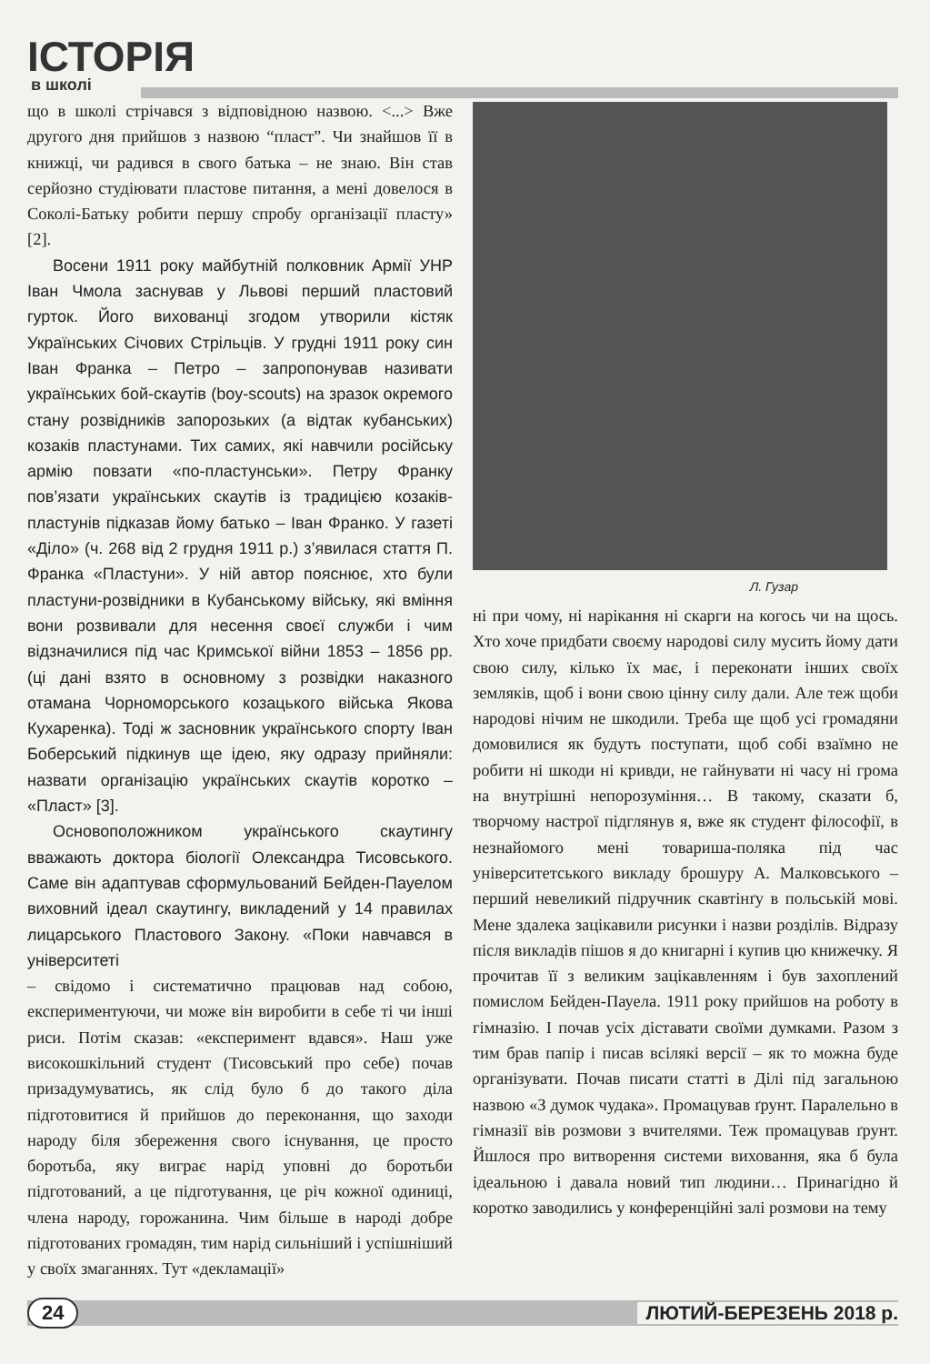ІСТОРІЯ
в школі
що в школі стрічався з відповідною назвою. <...> Вже другого дня прийшов з назвою “пласт”. Чи знайшов її в книжці, чи радився в свого батька – не знаю. Він став серйозно студіювати пластове питання, а мені довелося в Соколі-Батьку робити першу спробу організації пласту» [2].
Восени 1911 року майбутній полковник Армії УНР Іван Чмола заснував у Львові перший пластовий гурток. Його вихованці згодом утворили кістяк Українських Січових Стрільців. У грудні 1911 року син Іван Франка – Петро – запропонував називати українських бой-скаутів (boy-scouts) на зразок окремого стану розвідників запорозьких (а відтак кубанських) козаків пластунами. Тих самих, які навчили російську армію повзати «по-пластунськи». Петру Франку пов’язати українських скаутів із традицією козаків-пластунів підказав йому батько – Іван Франко. У газеті «Діло» (ч. 268 від 2 грудня 1911 р.) з’явилася стаття П. Франка «Пластуни». У ній автор пояснює, хто були пластуни-розвідники в Кубанському війську, які вміння вони розвивали для несення своєї служби і чим відзначилися під час Кримської війни 1853 – 1856 рр. (ці дані взято в основному з розвідки наказного отамана Чорноморського козацького війська Якова Кухаренка). Тоді ж засновник українського спорту Іван Боберський підкинув ще ідею, яку одразу прийняли: назвати організацію українських скаутів коротко – «Пласт» [3].
Основоположником українського скаутингу вважають доктора біології Олександра Тисовського. Саме він адаптував сформульований Бейден-Пауелом виховний ідеал скаутингу, викладений у 14 правилах лицарського Пластового Закону. «Поки навчався в університеті
– свідомо і систематично працював над собою, експериментуючи, чи може він виробити в себе ті чи інші риси. Потім сказав: «експеримент вдався». Наш уже високошкільний студент (Тисовський про себе) почав призадумуватись, як слід було б до такого діла підготовитися й прийшов до переконання, що заходи народу біля збереження свого існування, це просто боротьба, яку виграє нарід уповні до боротьби підготований, а це підготування, це річ кожної одиниці, члена народу, горожанина. Чим більше в народі добре підготованих громадян, тим нарід сильніший і успішніший у своїх змаганнях. Тут «декламації»
Л. Гузар
ні при чому, ні нарікання ні скарги на когось чи на щось. Хто хоче придбати своєму народові силу мусить йому дати свою силу, кілько їх має, і переконати інших своїх земляків, щоб і вони свою цінну силу дали. Але теж щоби народові нічим не шкодили. Треба ще щоб усі громадяни домовилися як будуть поступати, щоб собі взаїмно не робити ні шкоди ні кривди, не гайнувати ні часу ні грома на внутрішні непорозуміння… В такому, сказати б, творчому настрої підглянув я, вже як студент філософії, в незнайомого мені товариша-поляка під час університетського викладу брошуру А. Малковського – перший невеликий підручник скавтінґу в польській мові. Мене здалека зацікавили рисунки і назви розділів. Відразу після викладів пішов я до книгарні і купив цю книжечку. Я прочитав її з великим зацікавленням і був захоплений помислом Бейден-Пауела. 1911 року прийшов на роботу в гімназію. І почав усіх діставати своїми думками. Разом з тим брав папір і писав всілякі версії – як то можна буде організувати. Почав писати статті в Ділі під загальною назвою «З думок чудака». Промацував ґрунт. Паралельно в гімназії вів розмови з вчителями. Теж промацував ґрунт. Йшлося про витворення системи виховання, яка б була ідеальною і давала новий тип людини… Принагідно й коротко заводились у конференційні залі розмови на тему
24 ЛЮТИЙ-БЕРЕЗЕНЬ 2018 р.